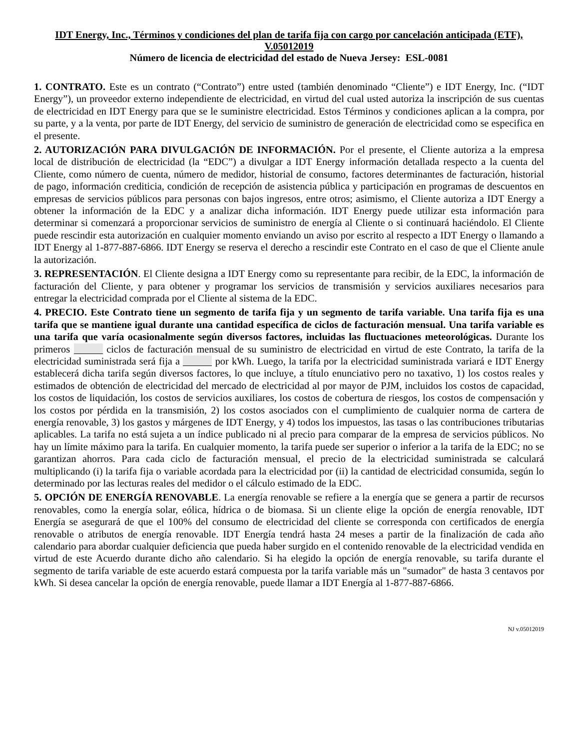IDT Energy, Inc., Términos y condiciones del plan de tarifa fija con cargo por cancelación anticipada (ETF), V.05012019
Número de licencia de electricidad del estado de Nueva Jersey: ESL-0081
1. CONTRATO. Este es un contrato (“Contrato”) entre usted (también denominado “Cliente”) e IDT Energy, Inc. (“IDT Energy”), un proveedor externo independiente de electricidad, en virtud del cual usted autoriza la inscripción de sus cuentas de electricidad en IDT Energy para que se le suministre electricidad. Estos Términos y condiciones aplican a la compra, por su parte, y a la venta, por parte de IDT Energy, del servicio de suministro de generación de electricidad como se especifica en el presente.
2. AUTORIZACIÓN PARA DIVULGACIÓN DE INFORMACIÓN. Por el presente, el Cliente autoriza a la empresa local de distribución de electricidad (la “EDC”) a divulgar a IDT Energy información detallada respecto a la cuenta del Cliente, como número de cuenta, número de medidor, historial de consumo, factores determinantes de facturación, historial de pago, información crediticia, condición de recepción de asistencia pública y participación en programas de descuentos en empresas de servicios públicos para personas con bajos ingresos, entre otros; asimismo, el Cliente autoriza a IDT Energy a obtener la información de la EDC y a analizar dicha información. IDT Energy puede utilizar esta información para determinar si comenzará a proporcionar servicios de suministro de energía al Cliente o si continuará haciéndolo. El Cliente puede rescindir esta autorización en cualquier momento enviando un aviso por escrito al respecto a IDT Energy o llamando a IDT Energy al 1-877-887-6866. IDT Energy se reserva el derecho a rescindir este Contrato en el caso de que el Cliente anule la autorización.
3. REPRESENTACIÓN. El Cliente designa a IDT Energy como su representante para recibir, de la EDC, la información de facturación del Cliente, y para obtener y programar los servicios de transmisión y servicios auxiliares necesarios para entregar la electricidad comprada por el Cliente al sistema de la EDC.
4. PRECIO. Este Contrato tiene un segmento de tarifa fija y un segmento de tarifa variable. Una tarifa fija es una tarifa que se mantiene igual durante una cantidad específica de ciclos de facturación mensual. Una tarifa variable es una tarifa que varía ocasionalmente según diversos factores, incluidas las fluctuaciones meteorológicas. Durante los primeros ciclos de facturación mensual de su suministro de electricidad en virtud de este Contrato, la tarifa de la electricidad suministrada será fija a por kWh. Luego, la tarifa por la electricidad suministrada variará e IDT Energy establecerá dicha tarifa según diversos factores, lo que incluye, a título enunciativo pero no taxativo, 1) los costos reales y estimados de obtención de electricidad del mercado de electricidad al por mayor de PJM, incluidos los costos de capacidad, los costos de liquidación, los costos de servicios auxiliares, los costos de cobertura de riesgos, los costos de compensación y los costos por pérdida en la transmisión, 2) los costos asociados con el cumplimiento de cualquier norma de cartera de energía renovable, 3) los gastos y márgenes de IDT Energy, y 4) todos los impuestos, las tasas o las contribuciones tributarias aplicables. La tarifa no está sujeta a un índice publicado ni al precio para comparar de la empresa de servicios públicos. No hay un límite máximo para la tarifa. En cualquier momento, la tarifa puede ser superior o inferior a la tarifa de la EDC; no se garantizan ahorros. Para cada ciclo de facturación mensual, el precio de la electricidad suministrada se calculará multiplicando (i) la tarifa fija o variable acordada para la electricidad por (ii) la cantidad de electricidad consumida, según lo determinado por las lecturas reales del medidor o el cálculo estimado de la EDC.
5. OPCIÓN DE ENERGÍA RENOVABLE. La energía renovable se refiere a la energía que se genera a partir de recursos renovables, como la energía solar, eólica, hídrica o de biomasa. Si un cliente elige la opción de energía renovable, IDT Energía se asegurará de que el 100% del consumo de electricidad del cliente se corresponda con certificados de energía renovable o atributos de energía renovable. IDT Energía tendrá hasta 24 meses a partir de la finalización de cada año calendario para abordar cualquier deficiencia que pueda haber surgido en el contenido renovable de la electricidad vendida en virtud de este Acuerdo durante dicho año calendario. Si ha elegido la opción de energía renovable, su tarifa durante el segmento de tarifa variable de este acuerdo estará compuesta por la tarifa variable más un "sumador" de hasta 3 centavos por kWh. Si desea cancelar la opción de energía renovable, puede llamar a IDT Energía al 1-877-887-6866.
NJ v.05012019